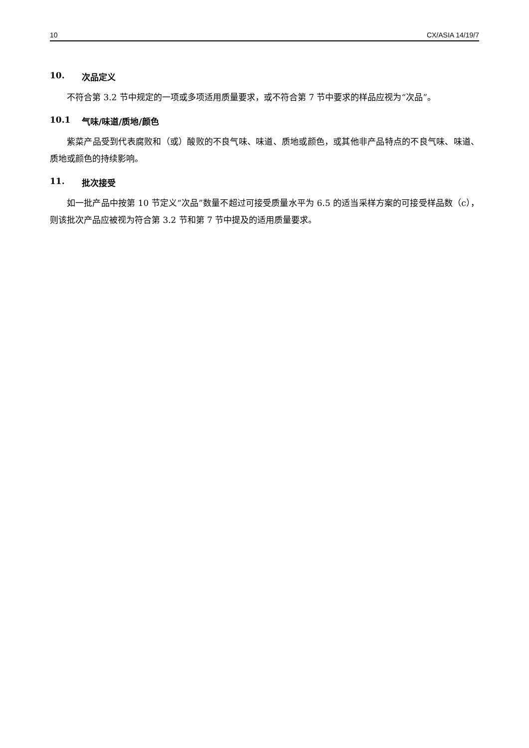10 CX/ASIA 14/19/7
10. 次品定义
不符合第 3.2 节中规定的一项或多项适用质量要求，或不符合第 7 节中要求的样品应视为“次品”。
10.1 气味/味道/质地/颜色
紫菜产品受到代表腐败和（或）酸败的不良气味、味道、质地或颜色，或其他非产品特点的不良气味、味道、质地或颜色的持续影响。
11. 批次接受
如一批产品中按第 10 节定义“次品”数量不超过可接受质量水平为 6.5 的适当采样方案的可接受样品数（c），则该批次产品应被视为符合第 3.2 节和第 7 节中提及的适用质量要求。